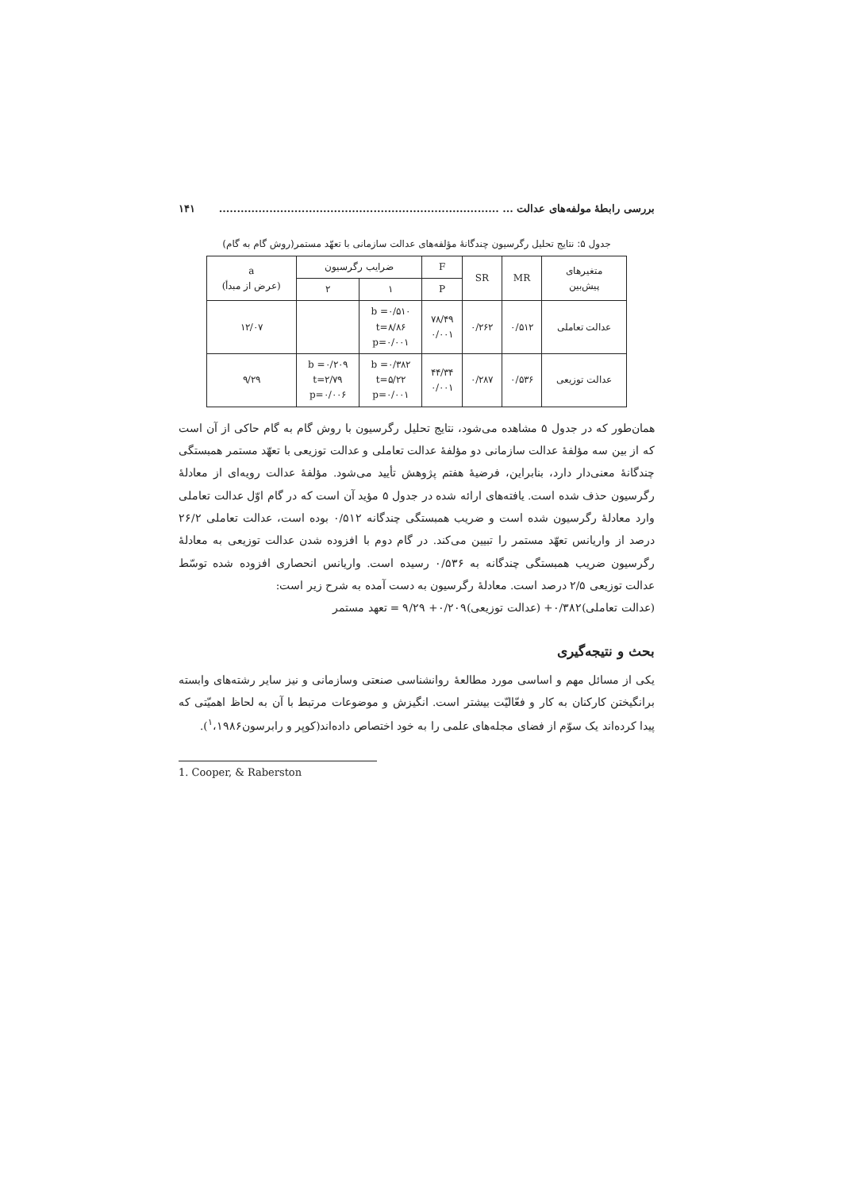بررسی رابطهٔ مولفه‌های عدالت ... .............................................................................. ۱۴۱
جدول ۵: نتایج تحلیل رگرسیون چندگانهٔ مؤلفه‌های عدالت سازمانی با تعهّد مستمر(روش گام به گام)
| متغیرهای پیش‌بین | MR | SR | F | ضرایب رگرسیون | | a (عرض از مبدأ) |
| --- | --- | --- | --- | --- | --- | --- |
| | | | P | ۱ | ۲ | |
| عدالت تعاملی | ۰/۵۱۲ | ۰/۲۶۲ | ۷۸/۴۹ ۰/۰۰۱ | b =۰/۵۱۰ t=۸/۸۶ p=۰/۰۰۱ | | ۱۲/۰۷ |
| عدالت توزیعی | ۰/۵۳۶ | ۰/۲۸۷ | ۴۴/۳۴ ۰/۰۰۱ | b =۰/۳۸۲ t=۵/۲۲ p=۰/۰۰۱ | b =۰/۲۰۹ t=۲/۷۹ p=۰/۰۰۶ | ۹/۲۹ |
همان‌طور که در جدول ۵ مشاهده می‌شود، نتایج تحلیل رگرسیون با روش گام به گام حاکی از آن است که از بین سه مؤلفهٔ عدالت سازمانی دو مؤلفهٔ عدالت تعاملی و عدالت توزیعی با تعهّد مستمر همبستگی چندگانهٔ معنی‌دار دارد، بنابراین، فرضیهٔ هفتم پژوهش تأیید می‌شود. مؤلفهٔ عدالت رویه‌ای از معادلهٔ رگرسیون حذف شده است. یافته‌های ارائه شده در جدول ۵ مؤید آن است که در گام اوّل عدالت تعاملی وارد معادلهٔ رگرسیون شده است و ضریب همبستگی چندگانه ۰/۵۱۲ بوده است، عدالت تعاملی ۲۶/۲ درصد از واریانس تعهّد مستمر را تبیین می‌کند. در گام دوم با افزوده شدن عدالت توزیعی به معادلهٔ رگرسیون ضریب همبستگی چندگانه به ۰/۵۳۶ رسیده است. واریانس انحصاری افزوده شده توسّط عدالت توزیعی ۲/۵ درصد است. معادلهٔ رگرسیون به دست آمده به شرح زیر است:
(عدالت تعاملی)۰/۳۸۲+ (عدالت توزیعی)۰/۲۰۹+ ۹/۲۹ = تعهد مستمر
بحث و نتیجه‌گیری
یکی از مسائل مهم و اساسی مورد مطالعهٔ روانشناسی صنعتی وسازمانی و نیز سایر رشته‌های وابسته برانگیختن کارکنان به کار و فعّالیّت بیشتر است. انگیزش و موضوعات مرتبط با آن به لحاظ اهمیّتی که پیدا کرده‌اند یک سوّم از فضای مجله‌های علمی را به خود اختصاص داده‌اند(کوپر و رابرسون<sup>۱</sup>،۱۹۸۶).
1. Cooper, & Raberston